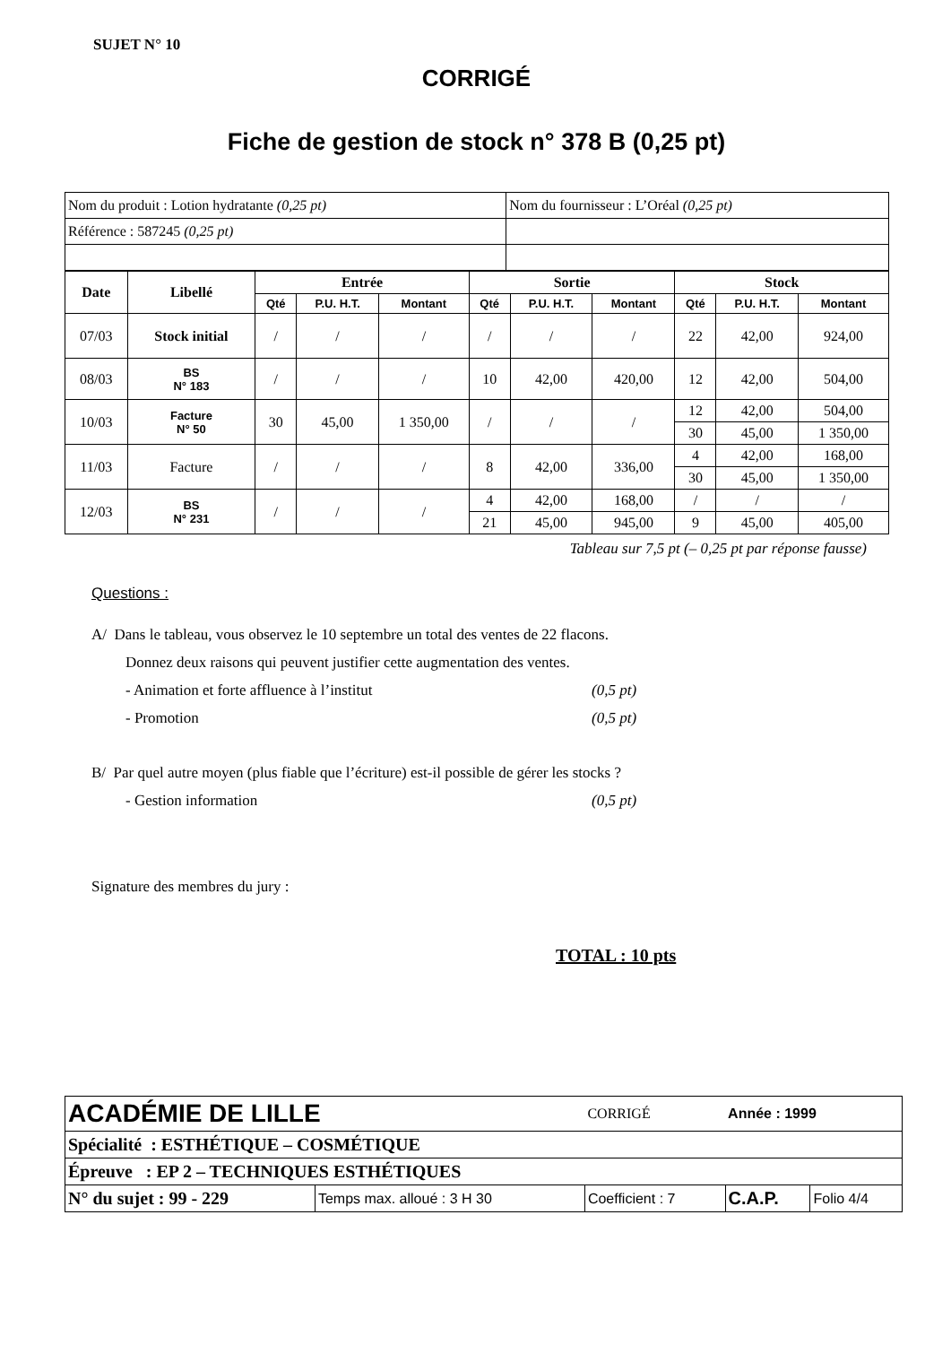SUJET N° 10
CORRIGÉ
Fiche de gestion de stock n° 378 B (0,25 pt)
| Nom du produit : Lotion hydratante (0,25 pt) | Nom du fournisseur : L’Oréal (0,25 pt) |
| Référence : 587245 (0,25 pt) | |
| Date | Libellé | Entrée | | | Sortie | | | Stock | | |
| --- | --- | --- | --- | --- | --- | --- | --- | --- | --- | --- |
| | | Qté | P.U. H.T. | Montant | Qté | P.U. H.T. | Montant | Qté | P.U. H.T. | Montant |
| 07/03 | Stock initial | / | / | / | / | / | / | 22 | 42,00 | 924,00 |
| 08/03 | BS N° 183 | / | / | / | 10 | 42,00 | 420,00 | 12 | 42,00 | 504,00 |
| 10/03 | Facture N° 50 | 30 | 45,00 | 1 350,00 | / | / | / | 12 | 42,00 | 504,00 |
| | | | | | | | | 30 | 45,00 | 1 350,00 |
| 11/03 | Facture | / | / | / | 8 | 42,00 | 336,00 | 4 | 42,00 | 168,00 |
| | | | | | | | | 30 | 45,00 | 1 350,00 |
| 12/03 | BS N° 231 | / | / | / | 4 | 42,00 | 168,00 | / | / | / |
| | | | | | 21 | 45,00 | 945,00 | 9 | 45,00 | 405,00 |
Tableau sur 7,5 pt (– 0,25 pt par réponse fausse)
Questions :
A/ Dans le tableau, vous observez le 10 septembre un total des ventes de 22 flacons.
Donnez deux raisons qui peuvent justifier cette augmentation des ventes.
- Animation et forte affluence à l’institut (0,5 pt)
- Promotion (0,5 pt)
B/ Par quel autre moyen (plus fiable que l’écriture) est-il possible de gérer les stocks ?
- Gestion information (0,5 pt)
Signature des membres du jury :
TOTAL : 10 pts
| ACADÉMIE DE LILLE | | | CORRIGÉ | Année : 1999 | |
| Spécialité : ESTHÉTIQUE – COSMÉTIQUE | | | | | |
| Épreuve : EP 2 – TECHNIQUES ESTHÉTIQUES | | | | | |
| N° du sujet : 99 - 229 | Temps max. alloué : 3 H 30 | Coefficient : 7 | | C.A.P. | Folio 4/4 |